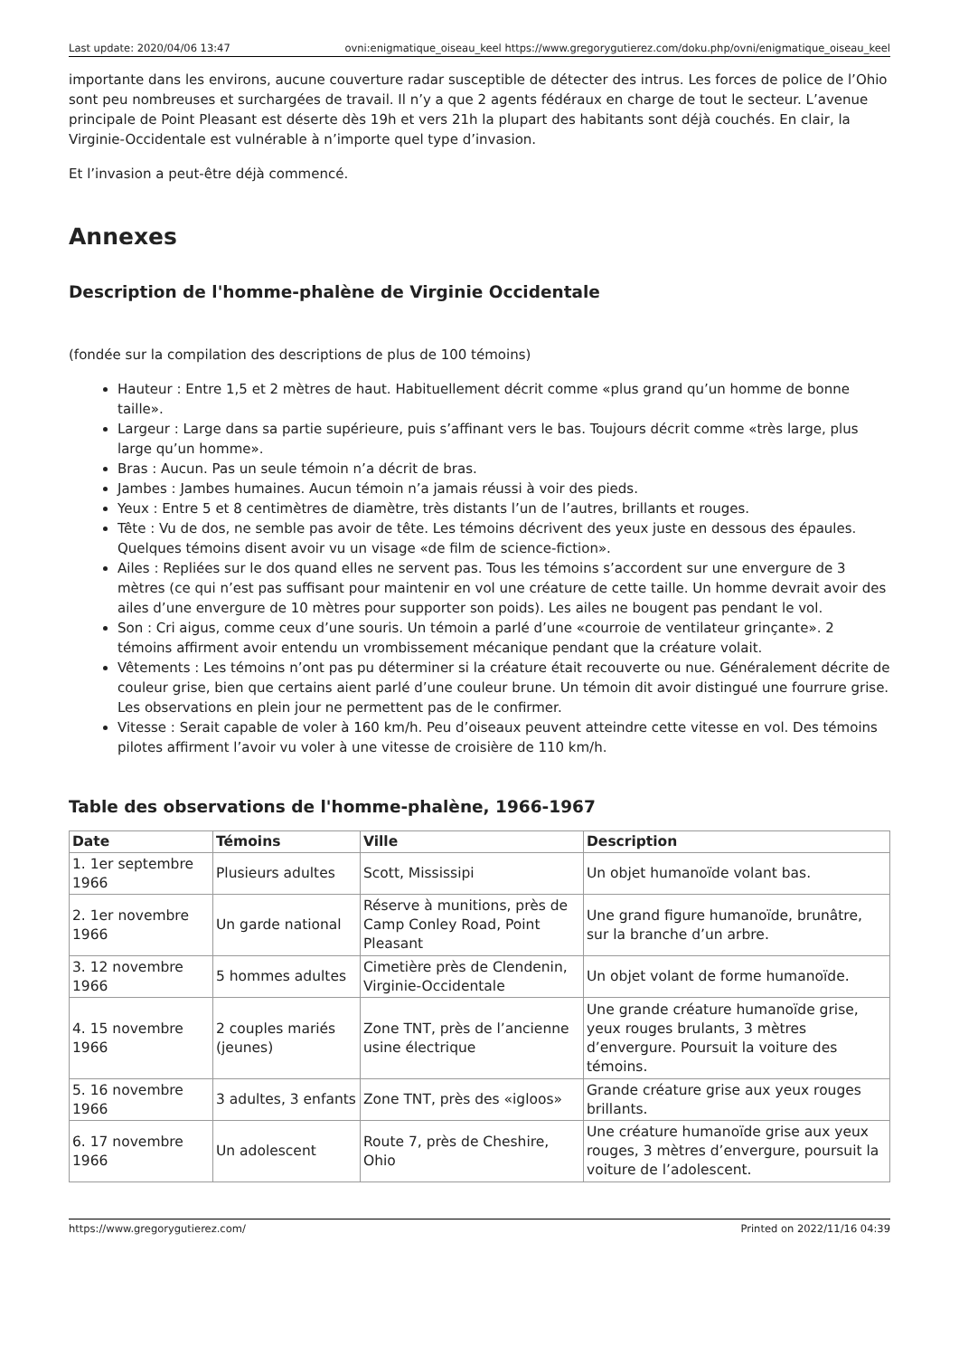Last update: 2020/04/06 13:47 ovni:enigmatique_oiseau_keel https://www.gregorygutierez.com/doku.php/ovni/enigmatique_oiseau_keel
importante dans les environs, aucune couverture radar susceptible de détecter des intrus. Les forces de police de l’Ohio sont peu nombreuses et surchargées de travail. Il n’y a que 2 agents fédéraux en charge de tout le secteur. L’avenue principale de Point Pleasant est déserte dès 19h et vers 21h la plupart des habitants sont déjà couchés. En clair, la Virginie-Occidentale est vulnérable à n’importe quel type d’invasion.
Et l’invasion a peut-être déjà commencé.
Annexes
Description de l'homme-phalène de Virginie Occidentale
(fondée sur la compilation des descriptions de plus de 100 témoins)
Hauteur : Entre 1,5 et 2 mètres de haut. Habituellement décrit comme «plus grand qu’un homme de bonne taille».
Largeur : Large dans sa partie supérieure, puis s’affinant vers le bas. Toujours décrit comme «très large, plus large qu’un homme».
Bras : Aucun. Pas un seule témoin n’a décrit de bras.
Jambes : Jambes humaines. Aucun témoin n’a jamais réussi à voir des pieds.
Yeux : Entre 5 et 8 centimètres de diamètre, très distants l’un de l’autres, brillants et rouges.
Tête : Vu de dos, ne semble pas avoir de tête. Les témoins décrivent des yeux juste en dessous des épaules. Quelques témoins disent avoir vu un visage «de film de science-fiction».
Ailes : Repliées sur le dos quand elles ne servent pas. Tous les témoins s’accordent sur une envergure de 3 mètres (ce qui n’est pas suffisant pour maintenir en vol une créature de cette taille. Un homme devrait avoir des ailes d’une envergure de 10 mètres pour supporter son poids). Les ailes ne bougent pas pendant le vol.
Son : Cri aigus, comme ceux d’une souris. Un témoin a parlé d’une «courroie de ventilateur grinçante». 2 témoins affirment avoir entendu un vrombissement mécanique pendant que la créature volait.
Vêtements : Les témoins n’ont pas pu déterminer si la créature était recouverte ou nue. Généralement décrite de couleur grise, bien que certains aient parlé d’une couleur brune. Un témoin dit avoir distingué une fourrure grise. Les observations en plein jour ne permettent pas de le confirmer.
Vitesse : Serait capable de voler à 160 km/h. Peu d’oiseaux peuvent atteindre cette vitesse en vol. Des témoins pilotes affirment l’avoir vu voler à une vitesse de croisière de 110 km/h.
Table des observations de l'homme-phalène, 1966-1967
| Date | Témoins | Ville | Description |
| --- | --- | --- | --- |
| 1. 1er septembre 1966 | Plusieurs adultes | Scott, Mississipi | Un objet humanoïde volant bas. |
| 2. 1er novembre 1966 | Un garde national | Réserve à munitions, près de Camp Conley Road, Point Pleasant | Une grand figure humanoïde, brunâtre, sur la branche d’un arbre. |
| 3. 12 novembre 1966 | 5 hommes adultes | Cimetière près de Clendenin, Virginie-Occidentale | Un objet volant de forme humanoïde. |
| 4. 15 novembre 1966 | 2 couples mariés (jeunes) | Zone TNT, près de l’ancienne usine électrique | Une grande créature humanoïde grise, yeux rouges brulants, 3 mètres d’envergure. Poursuit la voiture des témoins. |
| 5. 16 novembre 1966 | 3 adultes, 3 enfants | Zone TNT, près des «igloos» | Grande créature grise aux yeux rouges brillants. |
| 6. 17 novembre 1966 | Un adolescent | Route 7, près de Cheshire, Ohio | Une créature humanoïde grise aux yeux rouges, 3 mètres d’envergure, poursuit la voiture de l’adolescent. |
https://www.gregorygutierez.com/ Printed on 2022/11/16 04:39